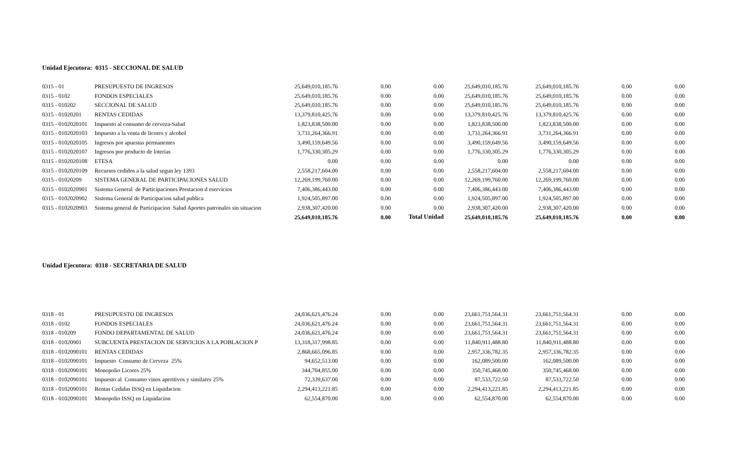Unidad Ejecutora: 0315 - SECCIONAL DE SALUD
| 0315 - 01 | PRESUPUESTO DE INGRESOS | 25,649,010,185.76 | 0.00 | 0.00 | 25,649,010,185.76 | 25,649,010,185.76 | 0.00 | 0.00 |
| 0315 - 0102 | FONDOS ESPECIALES | 25,649,010,185.76 | 0.00 | 0.00 | 25,649,010,185.76 | 25,649,010,185.76 | 0.00 | 0.00 |
| 0315 - 010202 | SECCIONAL DE SALUD | 25,649,010,185.76 | 0.00 | 0.00 | 25,649,010,185.76 | 25,649,010,185.76 | 0.00 | 0.00 |
| 0315 - 01020201 | RENTAS CEDIDAS | 13,379,810,425.76 | 0.00 | 0.00 | 13,379,810,425.76 | 13,379,810,425.76 | 0.00 | 0.00 |
| 0315 - 0102020101 | Impuesto al consumo de cerveza-Salud | 1,823,838,500.00 | 0.00 | 0.00 | 1,823,838,500.00 | 1,823,838,500.00 | 0.00 | 0.00 |
| 0315 - 0102020103 | Impuesto a la venta de licores y alcohol | 3,731,264,366.91 | 0.00 | 0.00 | 3,731,264,366.91 | 3,731,264,366.91 | 0.00 | 0.00 |
| 0315 - 0102020105 | Ingresos por apuestas permanentes | 3,490,159,649.56 | 0.00 | 0.00 | 3,490,159,649.56 | 3,490,159,649.56 | 0.00 | 0.00 |
| 0315 - 0102020107 | Ingresos por producto de loterias | 1,776,330,305.29 | 0.00 | 0.00 | 1,776,330,305.29 | 1,776,330,305.29 | 0.00 | 0.00 |
| 0315 - 0102020108 | ETESA | 0.00 | 0.00 | 0.00 | 0.00 | 0.00 | 0.00 | 0.00 |
| 0315 - 0102020109 | Recursos cedidos a la salud segun ley 1393 | 2,558,217,604.00 | 0.00 | 0.00 | 2,558,217,604.00 | 2,558,217,604.00 | 0.00 | 0.00 |
| 0315 - 01020209 | SISTEMA GENERAL DE PARTICIPACIONES SALUD | 12,269,199,760.00 | 0.00 | 0.00 | 12,269,199,760.00 | 12,269,199,760.00 | 0.00 | 0.00 |
| 0315 - 0102020901 | Sistema General de Participaciones Prestacion d eservicios | 7,406,386,443.00 | 0.00 | 0.00 | 7,406,386,443.00 | 7,406,386,443.00 | 0.00 | 0.00 |
| 0315 - 0102020902 | Sistema General de Participacion salud publica | 1,924,505,897.00 | 0.00 | 0.00 | 1,924,505,897.00 | 1,924,505,897.00 | 0.00 | 0.00 |
| 0315 - 0102020903 | Sistema general de Participacion Salud Aportes patronales sin situacion | 2,938,307,420.00 | 0.00 | 0.00 | 2,938,307,420.00 | 2,938,307,420.00 | 0.00 | 0.00 |
| | | 25,649,010,185.76 | 0.00 | Total Unidad | 25,649,010,185.76 | 25,649,010,185.76 | 0.00 | 0.00 |
Unidad Ejecutora: 0318 - SECRETARIA DE SALUD
| 0318 - 01 | PRESUPUESTO DE INGRESOS | 24,036,621,476.24 | 0.00 | 0.00 | 23,661,751,564.31 | 23,661,751,564.31 | 0.00 | 0.00 |
| 0318 - 0102 | FONDOS ESPECIALES | 24,036,621,476.24 | 0.00 | 0.00 | 23,661,751,564.31 | 23,661,751,564.31 | 0.00 | 0.00 |
| 0318 - 010209 | FONDO DEPARTAMENTAL DE SALUD | 24,036,621,476.24 | 0.00 | 0.00 | 23,661,751,564.31 | 23,661,751,564.31 | 0.00 | 0.00 |
| 0318 - 01020901 | SUBCUENTA PRESTACION DE SERVICIOS A LA POBLACION P | 13,318,317,998.85 | 0.00 | 0.00 | 11,840,911,488.80 | 11,840,911,488.80 | 0.00 | 0.00 |
| 0318 - 0102090101 | RENTAS CEDIDAS | 2,868,665,096.85 | 0.00 | 0.00 | 2,957,336,782.35 | 2,957,336,782.35 | 0.00 | 0.00 |
| 0318 - 0102090101 | Impuesto Consumo de Cerveza 25% | 94,652,513.00 | 0.00 | 0.00 | 162,089,500.00 | 162,089,500.00 | 0.00 | 0.00 |
| 0318 - 0102090101 | Monopolio Licores 25% | 344,704,855.00 | 0.00 | 0.00 | 350,745,468.00 | 350,745,468.00 | 0.00 | 0.00 |
| 0318 - 0102090101 | Impuesto al Consumo vinos aperitivos y similares 25% | 72,339,637.00 | 0.00 | 0.00 | 87,533,722.50 | 87,533,722.50 | 0.00 | 0.00 |
| 0318 - 0102090101 | Rentas Cedidas ISSQ en Liquidacion | 2,294,413,221.85 | 0.00 | 0.00 | 2,294,413,221.85 | 2,294,413,221.85 | 0.00 | 0.00 |
| 0318 - 0102090101 | Monopolio ISSQ en Liquidacion | 62,554,870.00 | 0.00 | 0.00 | 62,554,870.00 | 62,554,870.00 | 0.00 | 0.00 |